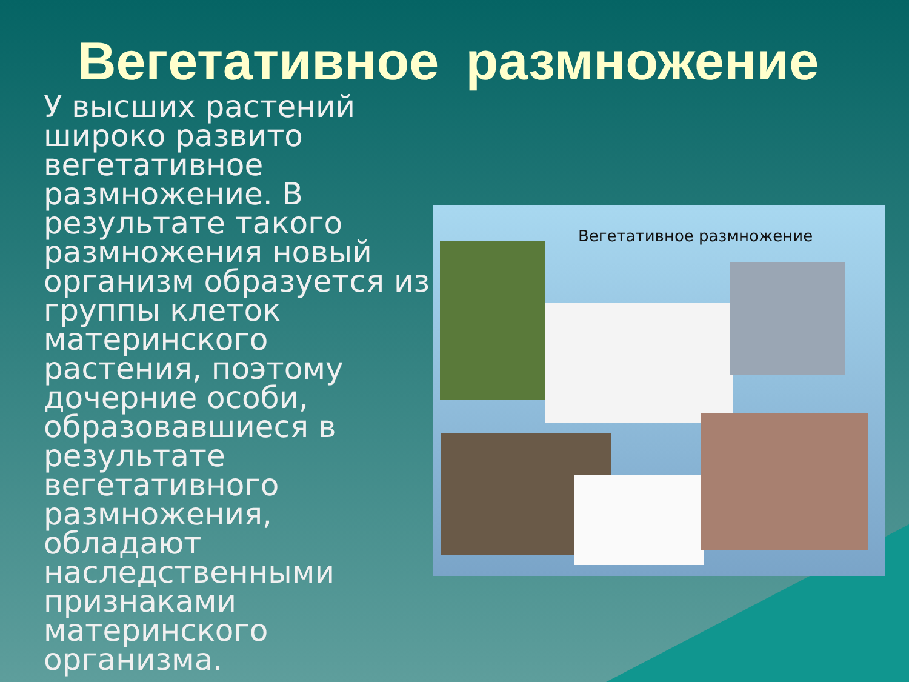Вегетативное размножение
У высших растений широко развито вегетативное размножение. В результате такого размножения новый организм образуется из группы клеток материнского растения, поэтому дочерние особи, образовавшиеся в результате вегетативного размножения, обладают наследственными признаками материнского организма.
Вегетативное размножение